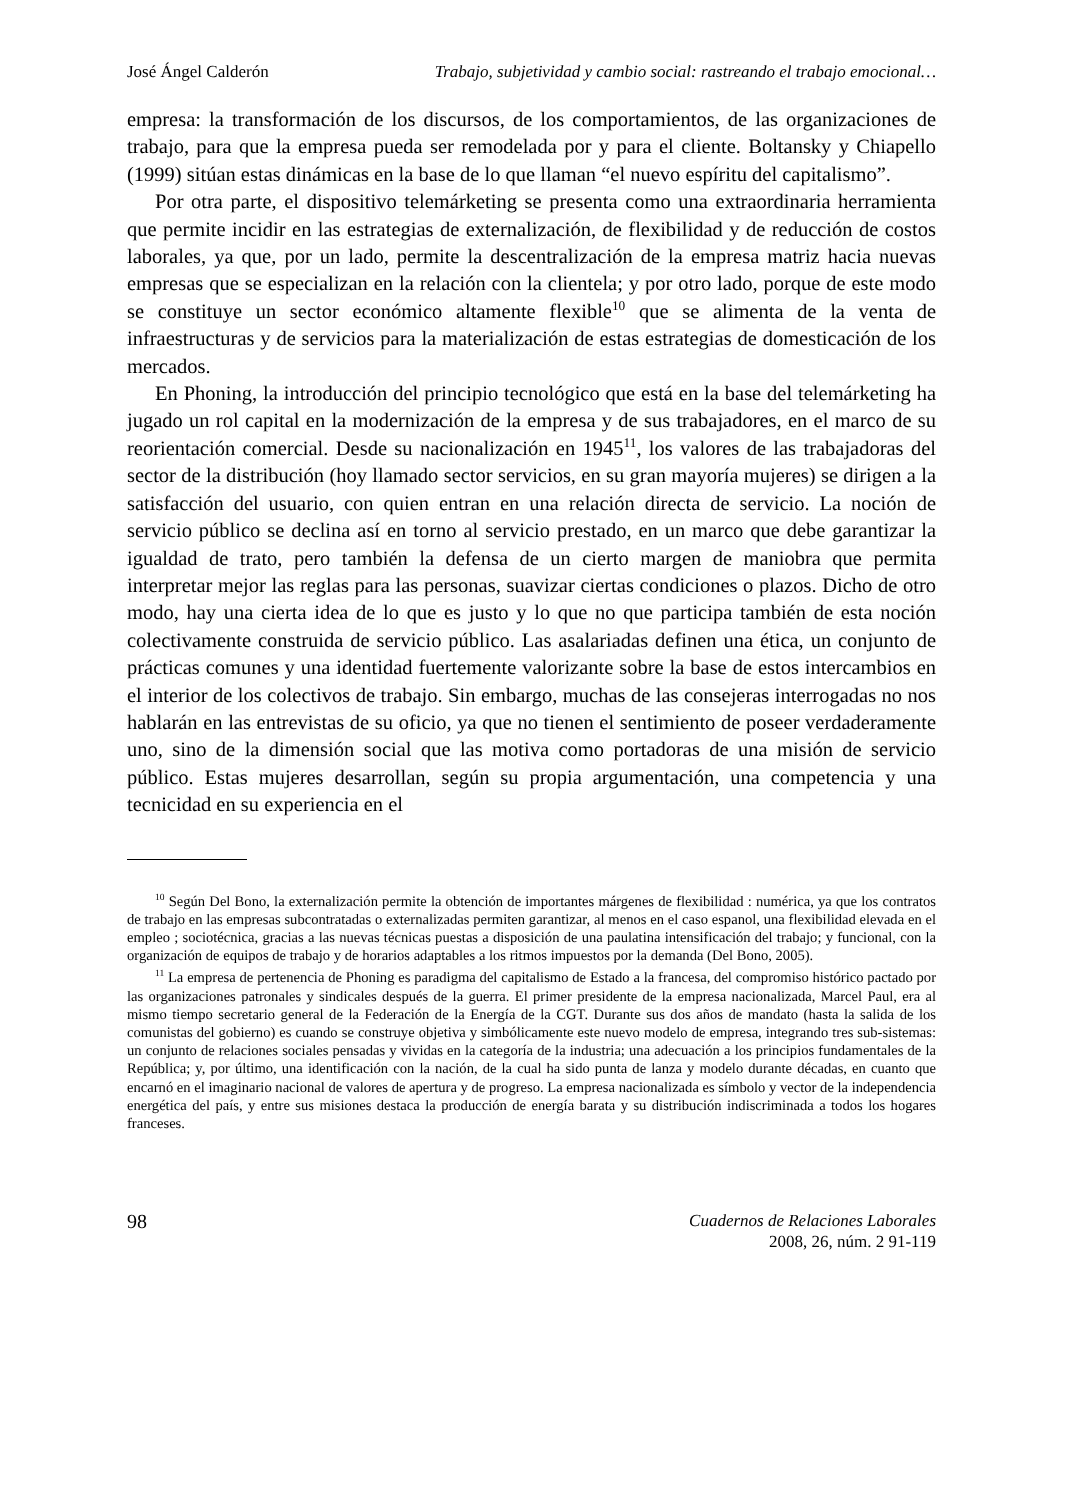José Ángel Calderón Trabajo, subjetividad y cambio social: rastreando el trabajo emocional…
empresa: la transformación de los discursos, de los comportamientos, de las organizaciones de trabajo, para que la empresa pueda ser remodelada por y para el cliente. Boltansky y Chiapello (1999) sitúan estas dinámicas en la base de lo que llaman “el nuevo espíritu del capitalismo”.
Por otra parte, el dispositivo telemárketing se presenta como una extraordinaria herramienta que permite incidir en las estrategias de externalización, de flexibilidad y de reducción de costos laborales, ya que, por un lado, permite la descentralización de la empresa matriz hacia nuevas empresas que se especializan en la relación con la clientela; y por otro lado, porque de este modo se constituye un sector económico altamente flexible<sup>10</sup> que se alimenta de la venta de infraestructuras y de servicios para la materialización de estas estrategias de domesticación de los mercados.
En Phoning, la introducción del principio tecnológico que está en la base del telemárketing ha jugado un rol capital en la modernización de la empresa y de sus trabajadores, en el marco de su reorientación comercial. Desde su nacionalización en 1945<sup>11</sup>, los valores de las trabajadoras del sector de la distribución (hoy llamado sector servicios, en su gran mayoría mujeres) se dirigen a la satisfacción del usuario, con quien entran en una relación directa de servicio. La noción de servicio público se declina así en torno al servicio prestado, en un marco que debe garantizar la igualdad de trato, pero también la defensa de un cierto margen de maniobra que permita interpretar mejor las reglas para las personas, suavizar ciertas condiciones o plazos. Dicho de otro modo, hay una cierta idea de lo que es justo y lo que no que participa también de esta noción colectivamente construida de servicio público. Las asalariadas definen una ética, un conjunto de prácticas comunes y una identidad fuertemente valorizante sobre la base de estos intercambios en el interior de los colectivos de trabajo. Sin embargo, muchas de las consejeras interrogadas no nos hablarán en las entrevistas de su oficio, ya que no tienen el sentimiento de poseer verdaderamente uno, sino de la dimensión social que las motiva como portadoras de una misión de servicio público. Estas mujeres desarrollan, según su propia argumentación, una competencia y una tecnicidad en su experiencia en el
<sup>10</sup> Según Del Bono, la externalización permite la obtención de importantes márgenes de flexibilidad : numérica, ya que los contratos de trabajo en las empresas subcontratadas o externalizadas permiten garantizar, al menos en el caso espanol, una flexibilidad elevada en el empleo ; sociotécnica, gracias a las nuevas técnicas puestas a disposición de una paulatina intensificación del trabajo; y funcional, con la organización de equipos de trabajo y de horarios adaptables a los ritmos impuestos por la demanda (Del Bono, 2005).
<sup>11</sup> La empresa de pertenencia de Phoning es paradigma del capitalismo de Estado a la francesa, del compromiso histórico pactado por las organizaciones patronales y sindicales después de la guerra. El primer presidente de la empresa nacionalizada, Marcel Paul, era al mismo tiempo secretario general de la Federación de la Energía de la CGT. Durante sus dos años de mandato (hasta la salida de los comunistas del gobierno) es cuando se construye objetiva y simbólicamente este nuevo modelo de empresa, integrando tres sub-sistemas: un conjunto de relaciones sociales pensadas y vividas en la categoría de la industria; una adecuación a los principios fundamentales de la República; y, por último, una identificación con la nación, de la cual ha sido punta de lanza y modelo durante décadas, en cuanto que encarnó en el imaginario nacional de valores de apertura y de progreso. La empresa nacionalizada es símbolo y vector de la independencia energética del país, y entre sus misiones destaca la producción de energía barata y su distribución indiscriminada a todos los hogares franceses.
98
Cuadernos de Relaciones Laborales
2008, 26, núm. 2 91-119